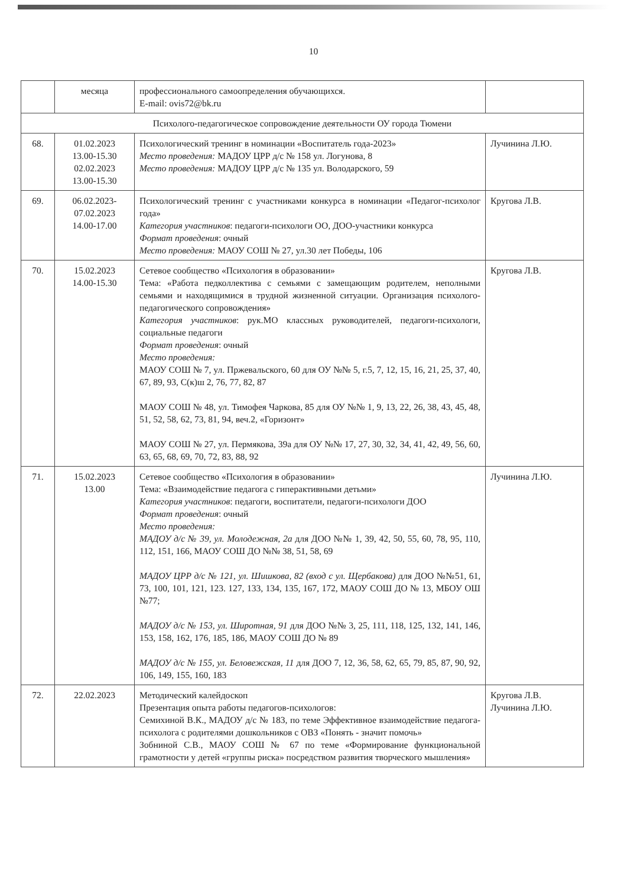10
| | месяца | профессионального самоопределения обучающихся. E-mail: ovis72@bk.ru | |
| Психолого-педагогическое сопровождение деятельности ОУ города Тюмени | | | |
| 68. | 01.02.2023 13.00-15.30 02.02.2023 13.00-15.30 | Психологический тренинг в номинации «Воспитатель года-2023» Место проведения: МАДОУ ЦРР д/с № 158 ул. Логунова, 8 Место проведения: МАДОУ ЦРР д/с № 135 ул. Володарского, 59 | Лучинина Л.Ю. |
| 69. | 06.02.2023- 07.02.2023 14.00-17.00 | Психологический тренинг с участниками конкурса в номинации «Педагог-психолог года» Категория участников : педагоги-психологи ОО, ДОО-участники конкурса Формат проведения : очный Место проведения: МАОУ СОШ № 27, ул.30 лет Победы, 106 | Кругова Л.В. |
| 70. | 15.02.2023 14.00-15.30 | Сетевое сообщество «Психология в образовании» Тема: «Работа педколлектива с семьями с замещающим родителем, неполными семьями и находящимися в трудной жизненной ситуации. Организация психолого-педагогического сопровождения» Категория участников : рук.МО классных руководителей, педагоги-психологи, социальные педагоги Формат проведения : очный Место проведения: МАОУ СОШ № 7, ул. Пржевальского, 60 для ОУ №№ 5, г.5, 7, 12, 15, 16, 21, 25, 37, 40, 67, 89, 93, С(к)ш 2, 76, 77, 82, 87 МАОУ СОШ № 48, ул. Тимофея Чаркова, 85 для ОУ №№ 1, 9, 13, 22, 26, 38, 43, 45, 48, 51, 52, 58, 62, 73, 81, 94, веч.2, «Горизонт» МАОУ СОШ № 27, ул. Пермякова, 39а для ОУ №№ 17, 27, 30, 32, 34, 41, 42, 49, 56, 60, 63, 65, 68, 69, 70, 72, 83, 88, 92 | Кругова Л.В. |
| 71. | 15.02.2023 13.00 | Сетевое сообщество «Психология в образовании» Тема: «Взаимодействие педагога с гиперактивными детьми» Категория участников : педагоги, воспитатели, педагоги-психологи ДОО Формат проведения : очный Место проведения: МАДОУ д/с № 39, ул. Молодежная, 2а для ДОО №№ 1, 39, 42, 50, 55, 60, 78, 95, 110, 112, 151, 166, МАОУ СОШ ДО №№ 38, 51, 58, 69 МАДОУ ЦРР д/с № 121, ул. Шишкова, 82 (вход с ул. Щербакова) для ДОО №№51, 61, 73, 100, 101, 121, 123. 127, 133, 134, 135, 167, 172, МАОУ СОШ ДО № 13, МБОУ ОШ №77; МАДОУ д/с № 153, ул. Широтная, 91 для ДОО №№ 3, 25, 111, 118, 125, 132, 141, 146, 153, 158, 162, 176, 185, 186, МАОУ СОШ ДО № 89 МАДОУ д/с № 155, ул. Беловежская, 11 для ДОО 7, 12, 36, 58, 62, 65, 79, 85, 87, 90, 92, 106, 149, 155, 160, 183 | Лучинина Л.Ю. |
| 72. | 22.02.2023 | Методический калейдоскоп Презентация опыта работы педагогов-психологов: Семихиной В.К., МАДОУ д/с № 183, по теме Эффективное взаимодействие педагога-психолога с родителями дошкольников с ОВЗ «Понять - значит помочь» Зобниной С.В., МАОУ СОШ № 67 по теме «Формирование функциональной грамотности у детей «группы риска» посредством развития творческого мышления» | Кругова Л.В. Лучинина Л.Ю. |